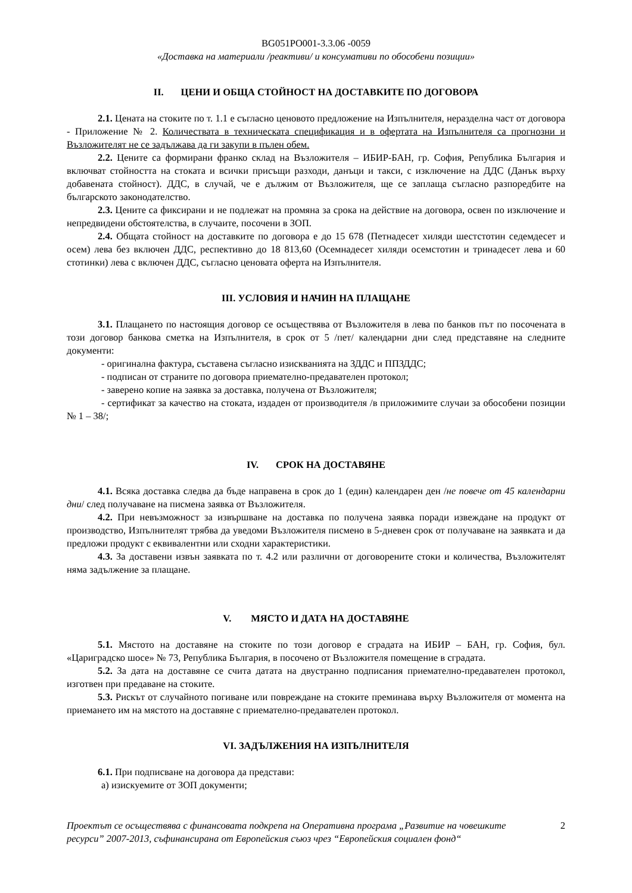BG051PO001-3.3.06 -0059
«Доставка на материали /реактиви/ и консумативи по обособени позиции»
II. ЦЕНИ И ОБЩА СТОЙНОСТ НА ДОСТАВКИТЕ ПО ДОГОВОРА
2.1. Цената на стоките по т. 1.1 е съгласно ценовото предложение на Изпълнителя, неразделна част от договора - Приложение № 2. Количествата в техническата спецификация и в офертата на Изпълнителя са прогнозни и Възложителят не се задължава да ги закупи в пълен обем.
2.2. Цените са формирани франко склад на Възложителя – ИБИР-БАН, гр. София, Република България и включват стойността на стоката и всички присъщи разходи, данъци и такси, с изключение на ДДС (Данък върху добавената стойност). ДДС, в случай, че е дължим от Възложителя, ще се заплаща съгласно разпоредбите на българското законодателство.
2.3. Цените са фиксирани и не подлежат на промяна за срока на действие на договора, освен по изключение и непредвидени обстоятелства, в случаите, посочени в ЗОП.
2.4. Общата стойност на доставките по договора е до 15 678 (Петнадесет хиляди шестстотин седемдесет и осем) лева без включен ДДС, респективно до 18 813,60 (Осемнадесет хиляди осемстотин и тринадесет лева и 60 стотинки) лева с включен ДДС, съгласно ценовата оферта на Изпълнителя.
III. УСЛОВИЯ И НАЧИН НА ПЛАЩАНЕ
3.1. Плащането по настоящия договор се осъществява от Възложителя в лева по банков път по посочената в този договор банкова сметка на Изпълнителя, в срок от 5 /пет/ календарни дни след представяне на следните документи:
- оригинална фактура, съставена съгласно изискванията на ЗДДС и ППЗДДС;
- подписан от страните по договора приемателно-предавателен протокол;
- заверено копие на заявка за доставка, получена от Възложителя;
- сертификат за качество на стоката, издаден от производителя /в приложимите случаи за обособени позиции № 1 – 38/;
IV. СРОК НА ДОСТАВЯНЕ
4.1. Всяка доставка следва да бъде направена в срок до 1 (един) календарен ден /не повече от 45 календарни дни/ след получаване на писмена заявка от Възложителя.
4.2. При невъзможност за извършване на доставка по получена заявка поради извеждане на продукт от производство, Изпълнителят трябва да уведоми Възложителя писмено в 5-дневен срок от получаване на заявката и да предложи продукт с еквивалентни или сходни характеристики.
4.3. За доставени извън заявката по т. 4.2 или различни от договорените стоки и количества, Възложителят няма задължение за плащане.
V. МЯСТО И ДАТА НА ДОСТАВЯНЕ
5.1. Мястото на доставяне на стоките по този договор е сградата на ИБИР – БАН, гр. София, бул. «Цариградско шосе» № 73, Република България, в посочено от Възложителя помещение в сградата.
5.2. За дата на доставяне се счита датата на двустранно подписания приемателно-предавателен протокол, изготвен при предаване на стоките.
5.3. Рискът от случайното погиване или повреждане на стоките преминава върху Възложителя от момента на приемането им на мястото на доставяне с приемателно-предавателен протокол.
VI. ЗАДЪЛЖЕНИЯ НА ИЗПЪЛНИТЕЛЯ
6.1. При подписване на договора да представи:
а) изискуемите от ЗОП документи;
Проектът се осъществява с финансовата подкрепа на Оперативна програма „Развитие на човешките ресурси” 2007-2013, съфинансирана от Европейския съюз чрез “Европейския социален фонд“2